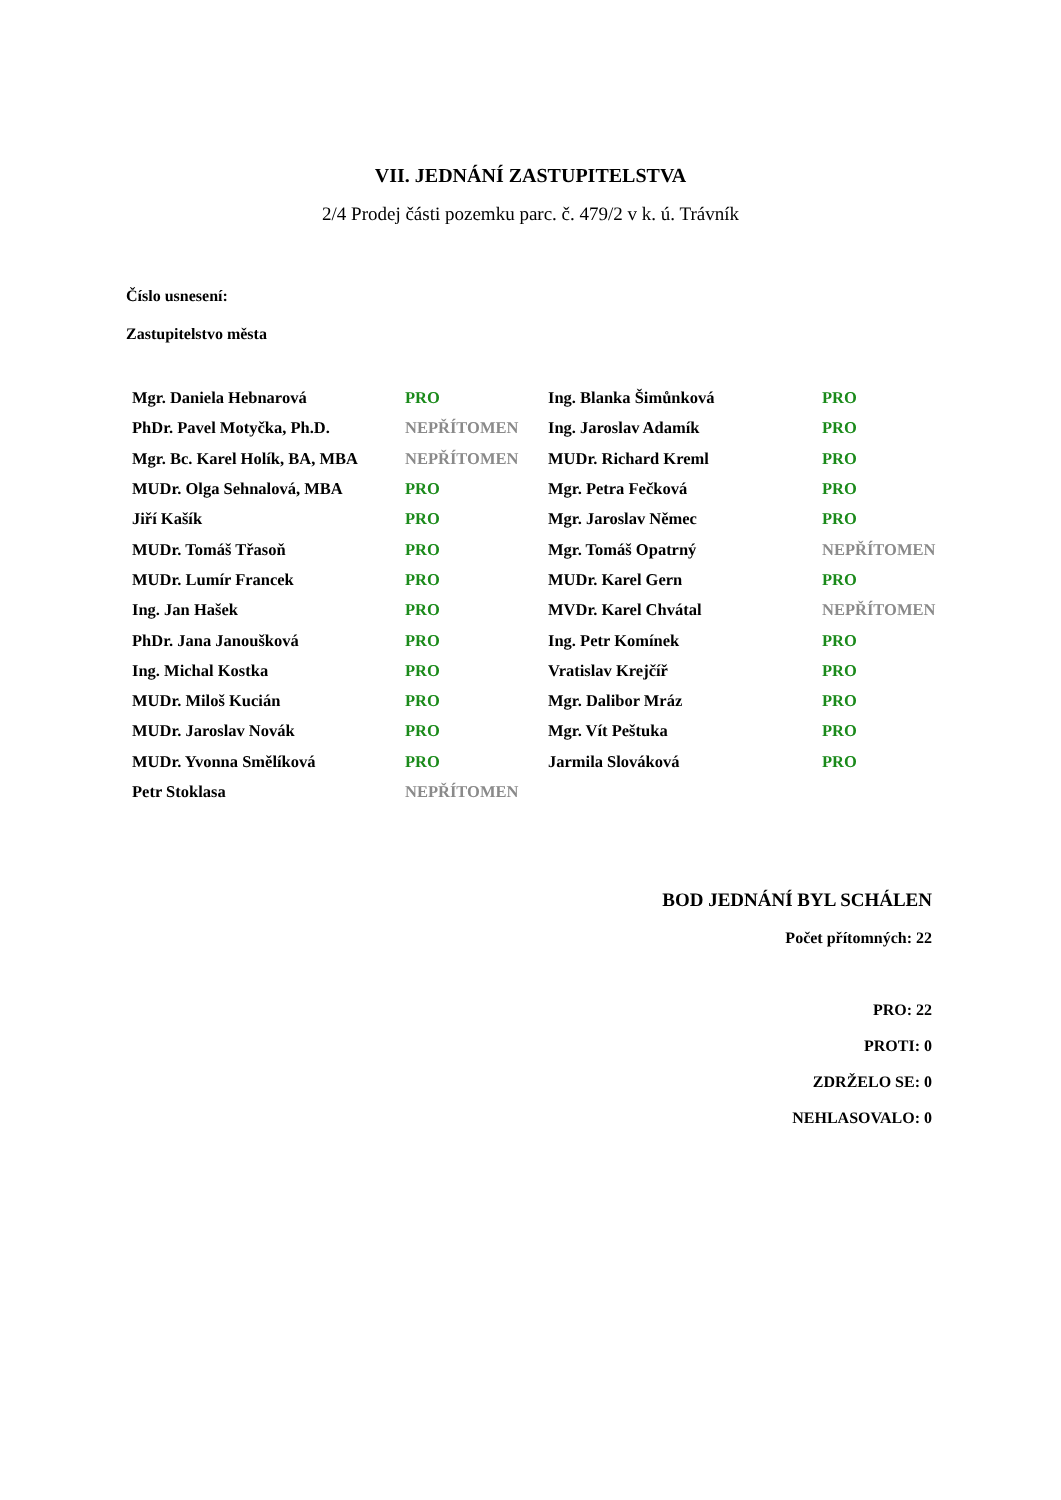VII. JEDNÁNÍ ZASTUPITELSTVA
2/4 Prodej části pozemku parc. č. 479/2 v k. ú. Trávník
Číslo usnesení:
Zastupitelstvo města
| Mgr. Daniela Hebnarová | PRO | Ing. Blanka Šimůnková | PRO |
| PhDr. Pavel Motyčka, Ph.D. | NEPŘÍTOMEN | Ing. Jaroslav Adamík | PRO |
| Mgr. Bc. Karel Holík, BA, MBA | NEPŘÍTOMEN | MUDr. Richard Kreml | PRO |
| MUDr. Olga Sehnalová, MBA | PRO | Mgr. Petra Fečková | PRO |
| Jiří Kašík | PRO | Mgr. Jaroslav Němec | PRO |
| MUDr. Tomáš Třasoň | PRO | Mgr. Tomáš Opatrný | NEPŘÍTOMEN |
| MUDr. Lumír Francek | PRO | MUDr. Karel Gern | PRO |
| Ing. Jan Hašek | PRO | MVDr. Karel Chvátal | NEPŘÍTOMEN |
| PhDr. Jana Janoušková | PRO | Ing. Petr Komínek | PRO |
| Ing. Michal Kostka | PRO | Vratislav Krejčíř | PRO |
| MUDr. Miloš Kucián | PRO | Mgr. Dalibor Mráz | PRO |
| MUDr. Jaroslav Novák | PRO | Mgr. Vít Peštuka | PRO |
| MUDr. Yvonna Smělíková | PRO | Jarmila Slováková | PRO |
| Petr Stoklasa | NEPŘÍTOMEN | | |
BOD JEDNÁNÍ BYL SCHÁLEN
Počet přítomných: 22
PRO: 22
PROTI: 0
ZDRŽELO SE: 0
NEHLASOVALO: 0